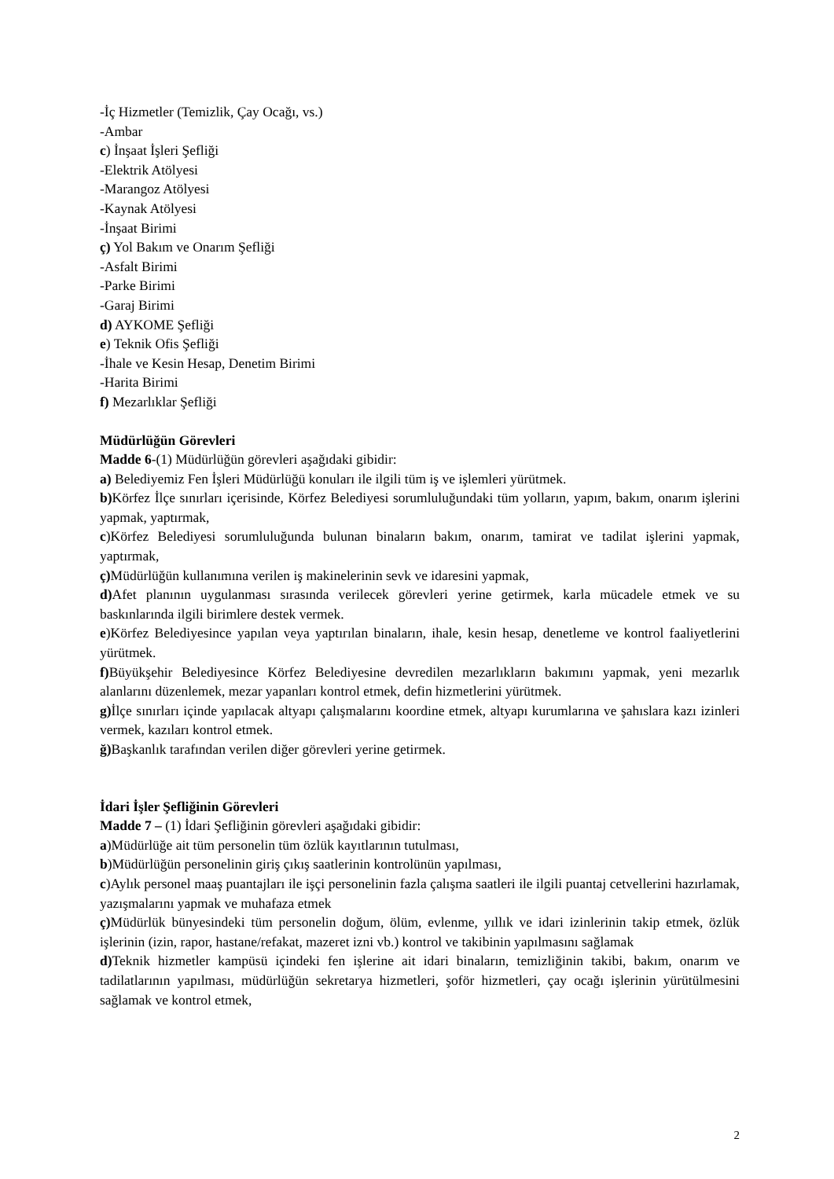-İç Hizmetler (Temizlik, Çay Ocağı, vs.)
-Ambar
c) İnşaat İşleri Şefliği
-Elektrik Atölyesi
-Marangoz Atölyesi
-Kaynak Atölyesi
-İnşaat Birimi
ç) Yol Bakım ve Onarım Şefliği
-Asfalt Birimi
-Parke Birimi
-Garaj Birimi
d) AYKOME Şefliği
e) Teknik Ofis Şefliği
-İhale ve Kesin Hesap, Denetim Birimi
-Harita Birimi
f) Mezarlıklar Şefliği
Müdürlüğün Görevleri
Madde 6-(1) Müdürlüğün görevleri aşağıdaki gibidir:
a) Belediyemiz Fen İşleri Müdürlüğü konuları ile ilgili tüm iş ve işlemleri yürütmek.
b) Körfez İlçe sınırları içerisinde, Körfez Belediyesi sorumluluğundaki tüm yolların, yapım, bakım, onarım işlerini yapmak, yaptırmak,
c)Körfez Belediyesi sorumluluğunda bulunan binaların bakım, onarım, tamirat ve tadilat işlerini yapmak, yaptırmak,
ç) Müdürlüğün kullanımına verilen iş makinelerinin sevk ve idaresini yapmak,
d) Afet planının uygulanması sırasında verilecek görevleri yerine getirmek, karla mücadele etmek ve su baskınlarında ilgili birimlere destek vermek.
e)Körfez Belediyesince yapılan veya yaptırılan binaların, ihale, kesin hesap, denetleme ve kontrol faaliyetlerini yürütmek.
f) Büyükşehir Belediyesince Körfez Belediyesine devredilen mezarlıkların bakımını yapmak, yeni mezarlık alanlarını düzenlemek, mezar yapanları kontrol etmek, defin hizmetlerini yürütmek.
g) İlçe sınırları içinde yapılacak altyapı çalışmalarını koordine etmek, altyapı kurumlarına ve şahıslara kazı izinleri vermek, kazıları kontrol etmek.
ğ) Başkanlık tarafından verilen diğer görevleri yerine getirmek.
İdari İşler Şefliğinin Görevleri
Madde 7 – (1) İdari Şefliğinin görevleri aşağıdaki gibidir:
a)Müdürlüğe ait tüm personelin tüm özlük kayıtlarının tutulması,
b)Müdürlüğün personelinin giriş çıkış saatlerinin kontrolünün yapılması,
c)Aylık personel maaş puantajları ile işçi personelinin fazla çalışma saatleri ile ilgili puantaj cetvellerini hazırlamak, yazışmalarını yapmak ve muhafaza etmek
ç) Müdürlük bünyesindeki tüm personelin doğum, ölüm, evlenme, yıllık ve idari izinlerinin takip etmek, özlük işlerinin (izin, rapor, hastane/refakat, mazeret izni vb.) kontrol ve takibinin yapılmasını sağlamak
d) Teknik hizmetler kampüsü içindeki fen işlerine ait idari binaların, temizliğinin takibi, bakım, onarım ve tadilatlarının yapılması, müdürlüğün sekretarya hizmetleri, şoför hizmetleri, çay ocağı işlerinin yürütülmesini sağlamak ve kontrol etmek,
2